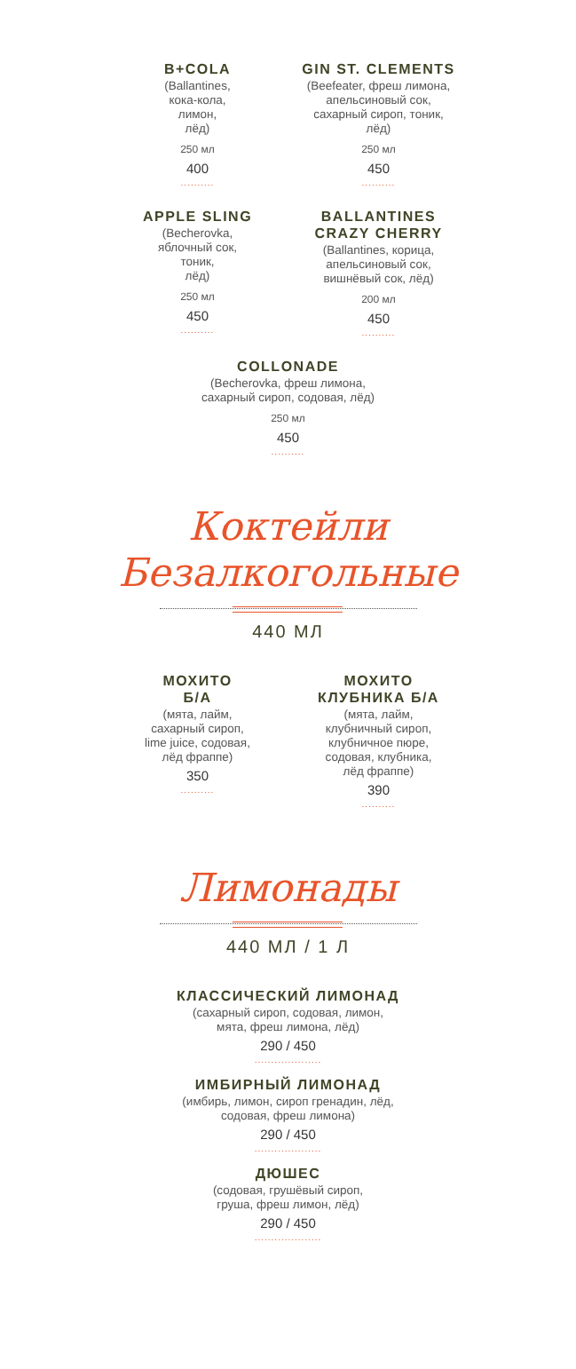B+COLA
(Ballantines,
кока-кола,
лимон,
лёд)
250 мл
400
..........
GIN ST. CLEMENTS
(Beefeater, фреш лимона,
апельсиновый сок,
сахарный сироп, тоник,
лёд)
250 мл
450
..........
APPLE SLING
(Becherovka,
яблочный сок,
тоник,
лёд)
250 мл
450
..........
BALLANTINES
CRAZY CHERRY
(Ballantines, корица,
апельсиновый сок,
вишнёвый сок, лёд)
200 мл
450
..........
COLLONADE
(Becherovka, фреш лимона,
сахарный сироп, содовая, лёд)
250 мл
450
..........
Коктейли
Безалкогольные
440 МЛ
МОХИТО
Б/А
(мята, лайм,
сахарный сироп,
lime juice, содовая,
лёд фраппе)
350
..........
МОХИТО
КЛУБНИКА Б/А
(мята, лайм,
клубничный сироп,
клубничное пюре,
содовая, клубника,
лёд фраппе)
390
..........
Лимонады
440 МЛ / 1 Л
КЛАССИЧЕСКИЙ ЛИМОНАД
(сахарный сироп, содовая, лимон,
мята, фреш лимона, лёд)
290 / 450
....................
ИМБИРНЫЙ ЛИМОНАД
(имбирь, лимон, сироп гренадин, лёд,
содовая, фреш лимона)
290 / 450
....................
ДЮШЕС
(содовая, грушёвый сироп,
груша, фреш лимон, лёд)
290 / 450
....................